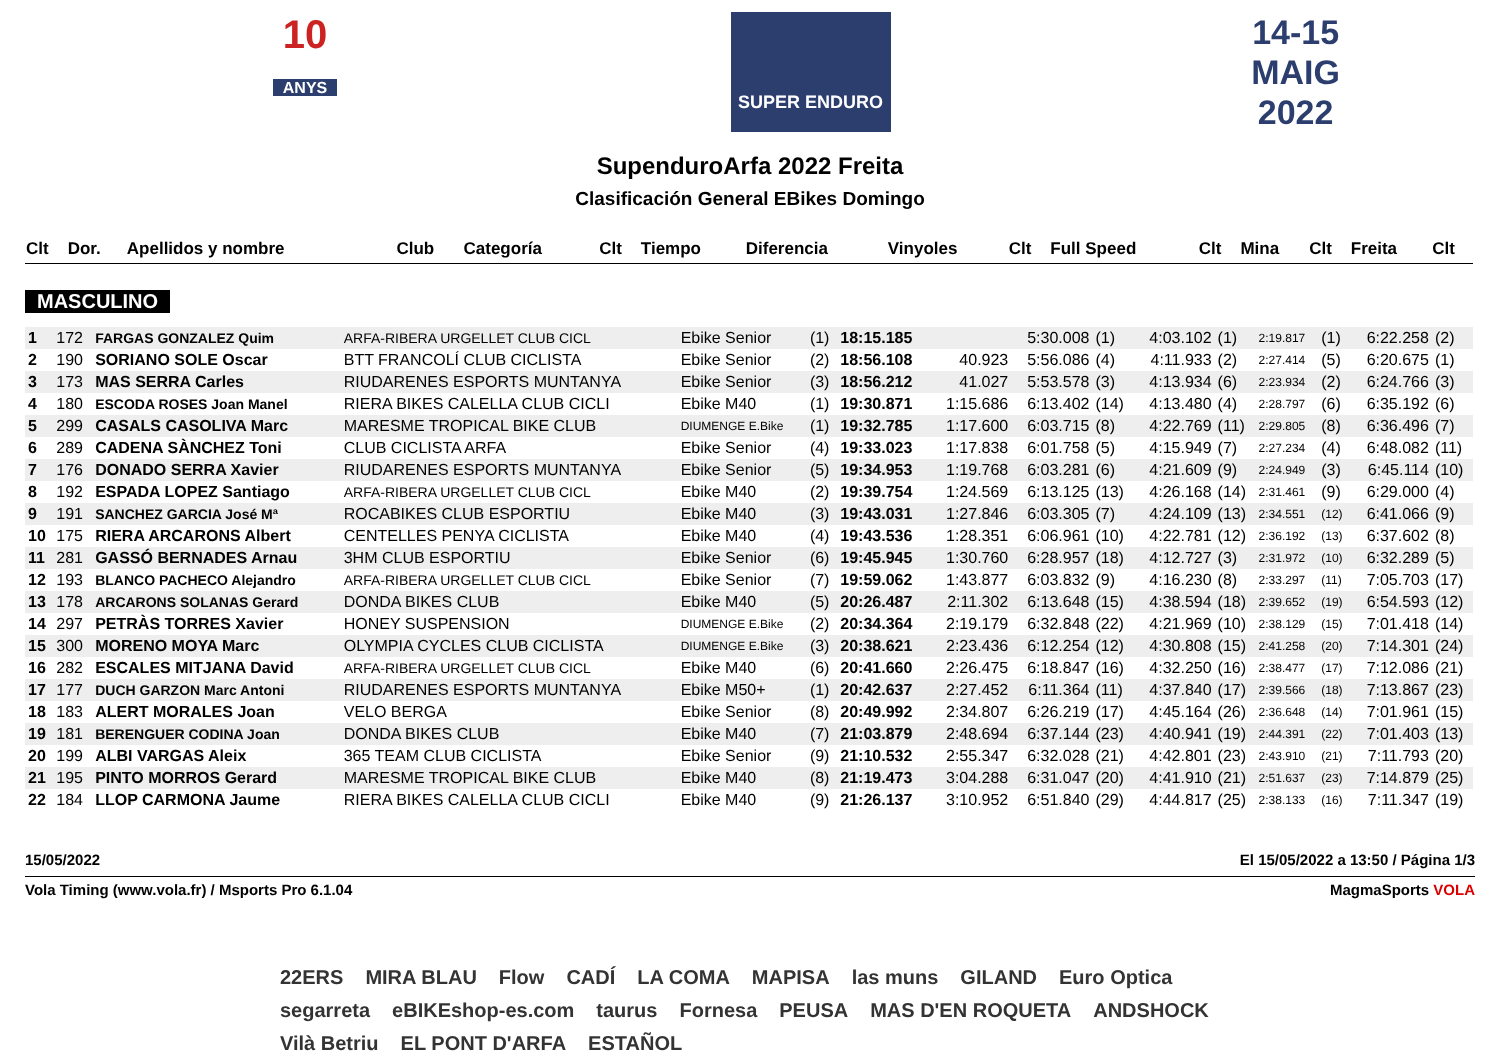10
ANYS
SUPER ENDURO
14-15
MAIG
2022
SupenduroArfa 2022 Freita
Clasificación General EBikes Domingo
| Clt | Dor. | Apellidos y nombre | Club | Categoría | Clt | Tiempo | Diferencia | Vinyoles | Clt | Full Speed | Clt | Mina | Clt | Freita | Clt |
| --- | --- | --- | --- | --- | --- | --- | --- | --- | --- | --- | --- | --- | --- | --- | --- |
MASCULINO
| 1 | 172 | FARGAS GONZALEZ Quim | ARFA-RIBERA URGELLET CLUB CICL | Ebike Senior | (1) | 18:15.185 | | 5:30.008 | (1) | 4:03.102 | (1) | 2:19.817 | (1) | 6:22.258 | (2) |
| 2 | 190 | SORIANO SOLE Oscar | BTT FRANCOLÍ CLUB CICLISTA | Ebike Senior | (2) | 18:56.108 | 40.923 | 5:56.086 | (4) | 4:11.933 | (2) | 2:27.414 | (5) | 6:20.675 | (1) |
| 3 | 173 | MAS SERRA Carles | RIUDARENES ESPORTS MUNTANYA | Ebike Senior | (3) | 18:56.212 | 41.027 | 5:53.578 | (3) | 4:13.934 | (6) | 2:23.934 | (2) | 6:24.766 | (3) |
| 4 | 180 | ESCODA ROSES Joan Manel | RIERA BIKES CALELLA CLUB CICLI | Ebike M40 | (1) | 19:30.871 | 1:15.686 | 6:13.402 | (14) | 4:13.480 | (4) | 2:28.797 | (6) | 6:35.192 | (6) |
| 5 | 299 | CASALS CASOLIVA Marc | MARESME TROPICAL BIKE CLUB | DIUMENGE E.Bike | (1) | 19:32.785 | 1:17.600 | 6:03.715 | (8) | 4:22.769 | (11) | 2:29.805 | (8) | 6:36.496 | (7) |
| 6 | 289 | CADENA SÀNCHEZ Toni | CLUB CICLISTA ARFA | Ebike Senior | (4) | 19:33.023 | 1:17.838 | 6:01.758 | (5) | 4:15.949 | (7) | 2:27.234 | (4) | 6:48.082 | (11) |
| 7 | 176 | DONADO SERRA Xavier | RIUDARENES ESPORTS MUNTANYA | Ebike Senior | (5) | 19:34.953 | 1:19.768 | 6:03.281 | (6) | 4:21.609 | (9) | 2:24.949 | (3) | 6:45.114 | (10) |
| 8 | 192 | ESPADA LOPEZ Santiago | ARFA-RIBERA URGELLET CLUB CICL | Ebike M40 | (2) | 19:39.754 | 1:24.569 | 6:13.125 | (13) | 4:26.168 | (14) | 2:31.461 | (9) | 6:29.000 | (4) |
| 9 | 191 | SANCHEZ GARCIA José Mª | ROCABIKES CLUB ESPORTIU | Ebike M40 | (3) | 19:43.031 | 1:27.846 | 6:03.305 | (7) | 4:24.109 | (13) | 2:34.551 | (12) | 6:41.066 | (9) |
| 10 | 175 | RIERA ARCARONS Albert | CENTELLES PENYA CICLISTA | Ebike M40 | (4) | 19:43.536 | 1:28.351 | 6:06.961 | (10) | 4:22.781 | (12) | 2:36.192 | (13) | 6:37.602 | (8) |
| 11 | 281 | GASSÓ BERNADES Arnau | 3HM CLUB ESPORTIU | Ebike Senior | (6) | 19:45.945 | 1:30.760 | 6:28.957 | (18) | 4:12.727 | (3) | 2:31.972 | (10) | 6:32.289 | (5) |
| 12 | 193 | BLANCO PACHECO Alejandro | ARFA-RIBERA URGELLET CLUB CICL | Ebike Senior | (7) | 19:59.062 | 1:43.877 | 6:03.832 | (9) | 4:16.230 | (8) | 2:33.297 | (11) | 7:05.703 | (17) |
| 13 | 178 | ARCARONS SOLANAS Gerard | DONDA BIKES CLUB | Ebike M40 | (5) | 20:26.487 | 2:11.302 | 6:13.648 | (15) | 4:38.594 | (18) | 2:39.652 | (19) | 6:54.593 | (12) |
| 14 | 297 | PETRÀS TORRES Xavier | HONEY SUSPENSION | DIUMENGE E.Bike | (2) | 20:34.364 | 2:19.179 | 6:32.848 | (22) | 4:21.969 | (10) | 2:38.129 | (15) | 7:01.418 | (14) |
| 15 | 300 | MORENO MOYA Marc | OLYMPIA CYCLES CLUB CICLISTA | DIUMENGE E.Bike | (3) | 20:38.621 | 2:23.436 | 6:12.254 | (12) | 4:30.808 | (15) | 2:41.258 | (20) | 7:14.301 | (24) |
| 16 | 282 | ESCALES MITJANA David | ARFA-RIBERA URGELLET CLUB CICL | Ebike M40 | (6) | 20:41.660 | 2:26.475 | 6:18.847 | (16) | 4:32.250 | (16) | 2:38.477 | (17) | 7:12.086 | (21) |
| 17 | 177 | DUCH GARZON Marc Antoni | RIUDARENES ESPORTS MUNTANYA | Ebike M50+ | (1) | 20:42.637 | 2:27.452 | 6:11.364 | (11) | 4:37.840 | (17) | 2:39.566 | (18) | 7:13.867 | (23) |
| 18 | 183 | ALERT MORALES Joan | VELO BERGA | Ebike Senior | (8) | 20:49.992 | 2:34.807 | 6:26.219 | (17) | 4:45.164 | (26) | 2:36.648 | (14) | 7:01.961 | (15) |
| 19 | 181 | BERENGUER CODINA Joan | DONDA BIKES CLUB | Ebike M40 | (7) | 21:03.879 | 2:48.694 | 6:37.144 | (23) | 4:40.941 | (19) | 2:44.391 | (22) | 7:01.403 | (13) |
| 20 | 199 | ALBI VARGAS Aleix | 365 TEAM CLUB CICLISTA | Ebike Senior | (9) | 21:10.532 | 2:55.347 | 6:32.028 | (21) | 4:42.801 | (23) | 2:43.910 | (21) | 7:11.793 | (20) |
| 21 | 195 | PINTO MORROS Gerard | MARESME TROPICAL BIKE CLUB | Ebike M40 | (8) | 21:19.473 | 3:04.288 | 6:31.047 | (20) | 4:41.910 | (21) | 2:51.637 | (23) | 7:14.879 | (25) |
| 22 | 184 | LLOP CARMONA Jaume | RIERA BIKES CALELLA CLUB CICLI | Ebike M40 | (9) | 21:26.137 | 3:10.952 | 6:51.840 | (29) | 4:44.817 | (25) | 2:38.133 | (16) | 7:11.347 | (19) |
15/05/2022 El 15/05/2022 a 13:50 / Página 1/3
Vola Timing (www.vola.fr) / Msports Pro 6.1.04 MagmaSports VOLA
22ERS MIRA BLAU Flow CADÍ LA COMA MAPISA las muns GILAND Euro Optica segarreta eBIKEshop-es.com taurus Fornesa PEUSA MAS D'EN ROQUETA ANDSHOCK Vilà Betriu EL PONT D'ARFA ESTAÑOL